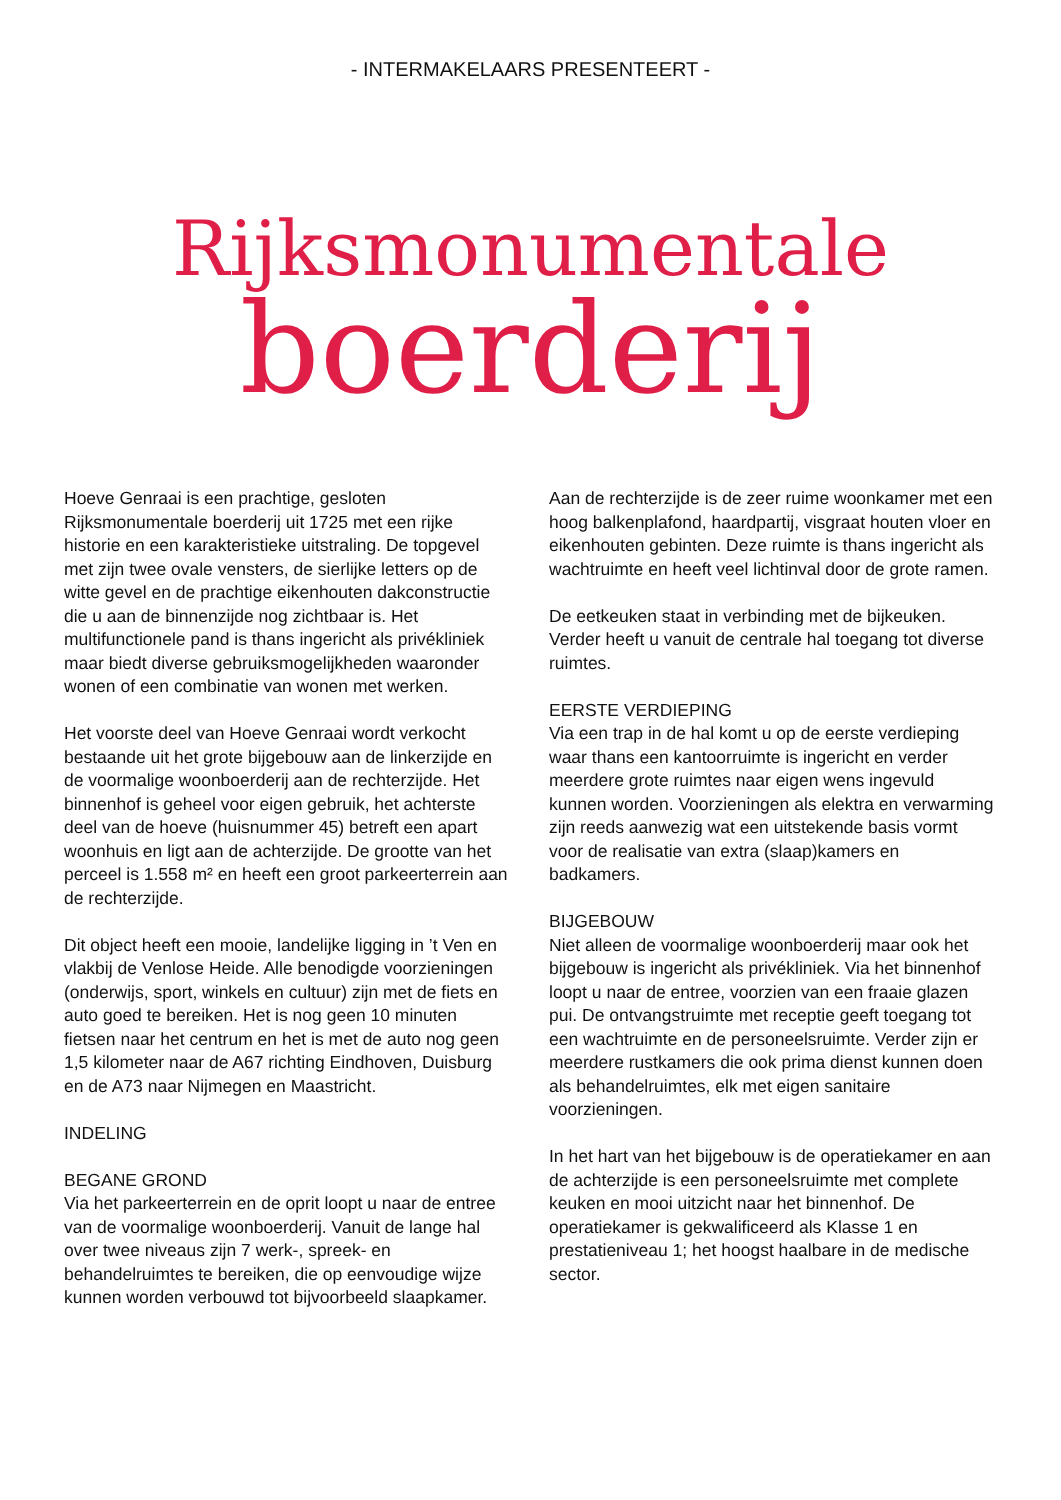- INTERMAKELAARS PRESENTEERT -
Rijksmonumentale
boerderij
Hoeve Genraai is een prachtige, gesloten Rijksmonumentale boerderij uit 1725 met een rijke historie en een karakteristieke uitstraling. De topgevel met zijn twee ovale vensters, de sierlijke letters op de witte gevel en de prachtige eikenhouten dakconstructie die u aan de binnenzijde nog zichtbaar is. Het multifunctionele pand is thans ingericht als privékliniek maar biedt diverse gebruiksmogelijkheden waaronder wonen of een combinatie van wonen met werken.
Het voorste deel van Hoeve Genraai wordt verkocht bestaande uit het grote bijgebouw aan de linkerzijde en de voormalige woonboerderij aan de rechterzijde. Het binnenhof is geheel voor eigen gebruik, het achterste deel van de hoeve (huisnummer 45) betreft een apart woonhuis en ligt aan de achterzijde. De grootte van het perceel is 1.558 m² en heeft een groot parkeerterrein aan de rechterzijde.
Dit object heeft een mooie, landelijke ligging in ’t Ven en vlakbij de Venlose Heide. Alle benodigde voorzieningen (onderwijs, sport, winkels en cultuur) zijn met de fiets en auto goed te bereiken. Het is nog geen 10 minuten fietsen naar het centrum en het is met de auto nog geen 1,5 kilometer naar de A67 richting Eindhoven, Duisburg en de A73 naar Nijmegen en Maastricht.
INDELING
BEGANE GROND
Via het parkeerterrein en de oprit loopt u naar de entree van de voormalige woonboerderij. Vanuit de lange hal over twee niveaus zijn 7 werk-, spreek- en behandelruimtes te bereiken, die op eenvoudige wijze kunnen worden verbouwd tot bijvoorbeeld slaapkamer.
Aan de rechterzijde is de zeer ruime woonkamer met een hoog balkenplafond, haardpartij, visgraat houten vloer en eikenhouten gebinten. Deze ruimte is thans ingericht als wachtruimte en heeft veel lichtinval door de grote ramen.
De eetkeuken staat in verbinding met de bijkeuken. Verder heeft u vanuit de centrale hal toegang tot diverse ruimtes.
EERSTE VERDIEPING
Via een trap in de hal komt u op de eerste verdieping waar thans een kantoorruimte is ingericht en verder meerdere grote ruimtes naar eigen wens ingevuld kunnen worden. Voorzieningen als elektra en verwarming zijn reeds aanwezig wat een uitstekende basis vormt voor de realisatie van extra (slaap)kamers en badkamers.
BIJGEBOUW
Niet alleen de voormalige woonboerderij maar ook het bijgebouw is ingericht als privékliniek. Via het binnenhof loopt u naar de entree, voorzien van een fraaie glazen pui. De ontvangstruimte met receptie geeft toegang tot een wachtruimte en de personeelsruimte. Verder zijn er meerdere rustkamers die ook prima dienst kunnen doen als behandelruimtes, elk met eigen sanitaire voorzieningen.
In het hart van het bijgebouw is de operatiekamer en aan de achterzijde is een personeelsruimte met complete keuken en mooi uitzicht naar het binnenhof. De operatiekamer is gekwalificeerd als Klasse 1 en prestatieniveau 1; het hoogst haalbare in de medische sector.